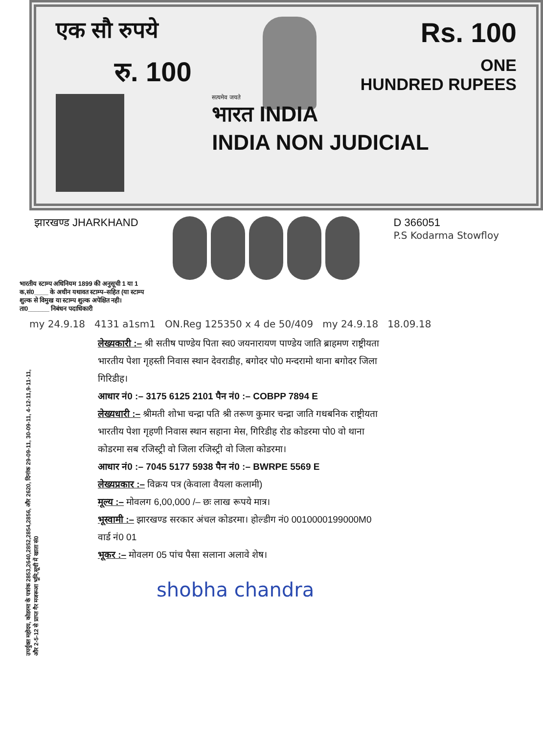एक सौ रुपये
Rs. 100
रु. 100
ONE
HUNDRED RUPEES
सत्यमेव जयते
भारत INDIA
INDIA NON JUDICIAL
झारखण्ड JHARKHAND D 366051
P.S Kodarma Stowfloy
भारतीय स्टाम्प अधिनियम 1899 की अनुसूची 1 या 1 क,सं0____ के अधीन यथावत स्टाम्प–सहित (या स्टाम्प शुल्क से विमुख या स्टाम्प शुल्क अपेक्षित नही।
ता0______ निबंधन पदाधिकारी
my 24.9.18 4131 a1sm1 ON.Reg 125350 x 4 de 50/409 my 24.9.18 18.09.18
उपर्युक्त महोदय, कोडरमा के पत्रांक 2853,2640,2852,2854,2856, और 2620, दिनांक 29-09-11, 30-09-11, 4-12-11,9-11-11, और 2-5-12 से प्राप्त गैर मजरूआ भूमि,सूची में खाता सं0
लेख्यकारी :– श्री सतीष पाण्डेय पिता स्व0 जयनारायण पाण्डेय जाति ब्राहमण राष्ट्रीयता भारतीय पेशा गृहस्ती निवास स्थान देवराडीह, बगोदर पो0 मन्दरामो थाना बगोदर जिला गिरिडीह।
आधार नं0 :– 3175 6125 2101 पैन नं0 :– COBPP 7894 E
लेख्यधारी :– श्रीमती शोभा चन्द्रा पति श्री तरूण कुमार चन्द्रा जाति गधबनिक राष्ट्रीयता भारतीय पेशा गृहणी निवास स्थान सहाना मेस, गिरिडीह रोड कोडरमा पो0 वो थाना कोडरमा सब रजिस्ट्री वो जिला रजिस्ट्री वो जिला कोडरमा।
आधार नं0 :– 7045 5177 5938 पैन नं0 :– BWRPE 5569 E
लेख्यप्रकार :– विक्रय पत्र (केवाला वैयला कलामी)
मूल्य :– मोवलग 6,00,000 /– छः लाख रूपये मात्र।
भूस्वामी :– झारखण्ड सरकार अंचल कोडरमा। होल्डीग नं0 0010000199000M0 वार्ड नं0 01
भूकर :– मोवलग 05 पांच पैसा सलाना अलावे शेष।
shobha chandra